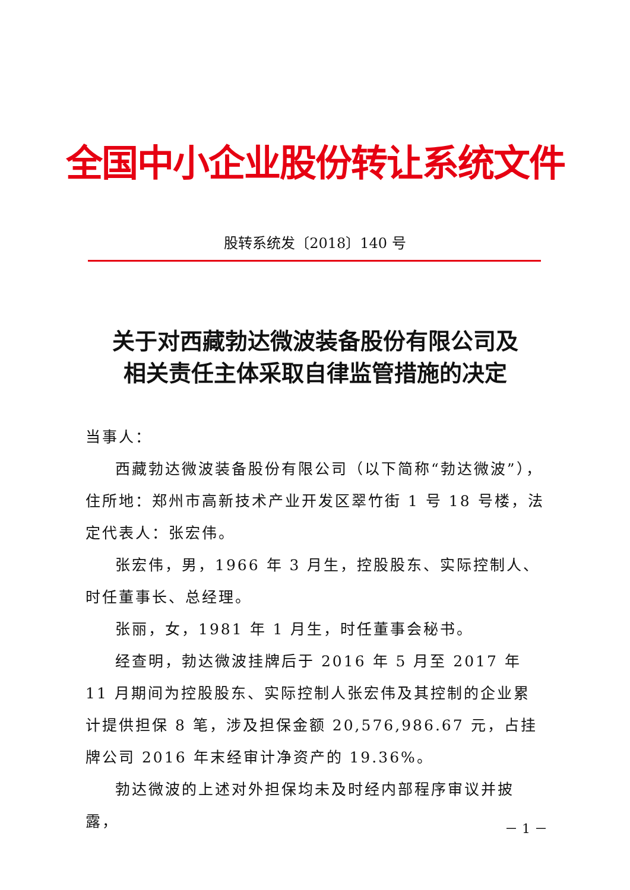全国中小企业股份转让系统文件
股转系统发〔2018〕140 号
关于对西藏勃达微波装备股份有限公司及
相关责任主体采取自律监管措施的决定
当事人：
西藏勃达微波装备股份有限公司（以下简称“勃达微波”），住所地：郑州市高新技术产业开发区翠竹街 1 号 18 号楼，法定代表人：张宏伟。
张宏伟，男，1966 年 3 月生，控股股东、实际控制人、时任董事长、总经理。
张丽，女，1981 年 1 月生，时任董事会秘书。
经查明，勃达微波挂牌后于 2016 年 5 月至 2017 年 11 月期间为控股股东、实际控制人张宏伟及其控制的企业累计提供担保 8 笔，涉及担保金额 20,576,986.67 元，占挂牌公司 2016 年末经审计净资产的 19.36%。
勃达微波的上述对外担保均未及时经内部程序审议并披露，
－ 1 －